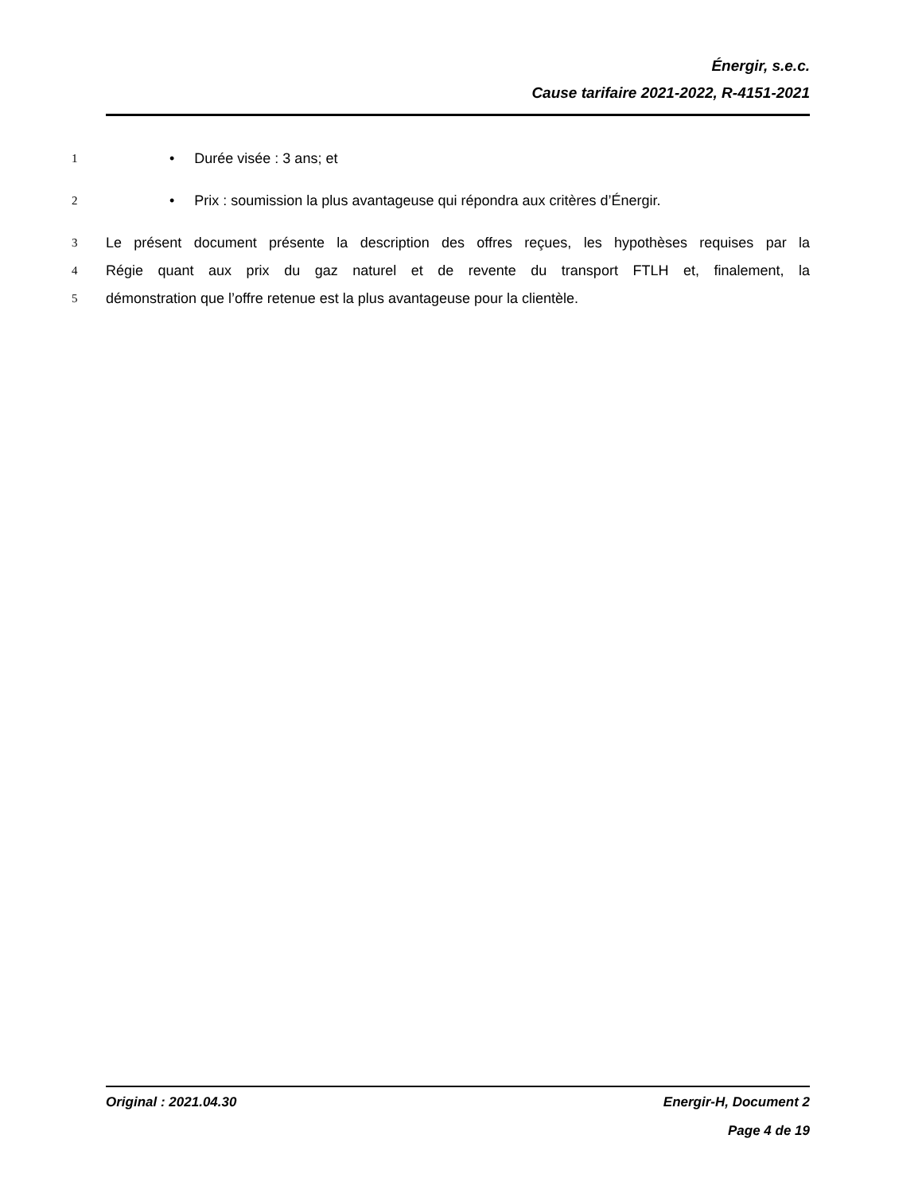Énergir, s.e.c.
Cause tarifaire 2021-2022, R-4151-2021
1 • Durée visée : 3 ans; et
2 • Prix : soumission la plus avantageuse qui répondra aux critères d’Énergir.
3 Le présent document présente la description des offres reçues, les hypothèses requises par la
4 Régie quant aux prix du gaz naturel et de revente du transport FTLH et, finalement, la
5 démonstration que l’offre retenue est la plus avantageuse pour la clientèle.
Original : 2021.04.30 Energir-H, Document 2
Page 4 de 19